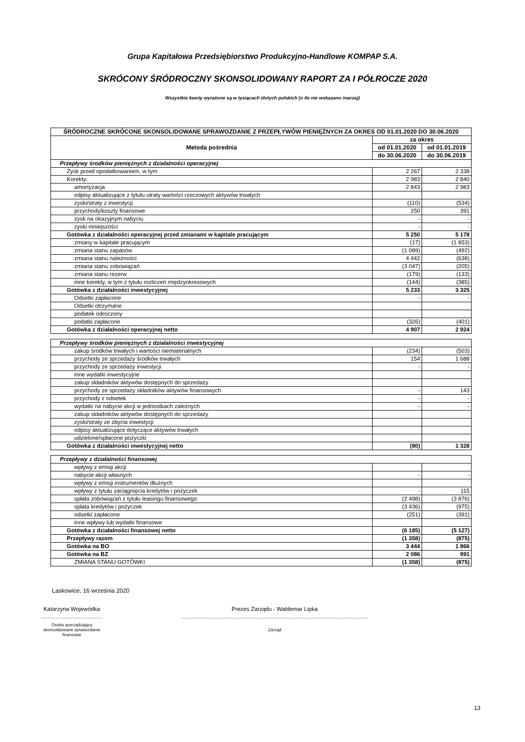Grupa Kapitałowa Przedsiębiorstwo Produkcyjno-Handlowe KOMPAP S.A.
SKRÓCONY ŚRÓDROCZNY SKONSOLIDOWANY RAPORT ZA I PÓŁROCZE 2020
Wszystkie kwoty wyrażone są w tysiącach złotych polskich (o ile nie wskazano inaczej)
| ŚRÓDROCZNE SKRÓCONE SKONSOLIDOWANE SPRAWOZDANIE Z PRZEPŁYWÓW PIENIĘŻNYCH ZA OKRES OD 01.01.2020 DO 30.06.2020 | | |
| --- | --- | --- |
| Metoda pośrednia | za okres | |
| | od 01.01.2020 | od 01.01.2019 |
| | do 30.06.2020 | do 30.06.2019 |
| Przepływy środków pieniężnych z działalności operacyjnej | | |
| Zysk przed opodatkowaniem, w tym | 2 267 | 2 338 |
| Korekty: | 2 983 | 2 840 |
| amortyzacja | 2 843 | 2 983 |
| odpisy aktualizujące z tytułu utraty wartości rzeczowych aktywów trwałych | | |
| zyski/straty z inwestycji | (110) | (534) |
| przychody/koszty finansowe | 250 | 391 |
| zysk na okazyjnym nabyciu | - | - |
| zyski mniejszości | - | - |
| Gotówka z działalności operacyjnej przed zmianami w kapitale pracującym | 5 250 | 5 178 |
| zmiany w kapitale pracującym | (17) | (1 853) |
| zmiana stanu zapasów | (1 089) | (492) |
| zmiana stanu należności | 4 442 | (638) |
| zmiana stanu zobowiązań | (3 047) | (205) |
| zmiana stanu rezerw | (179) | (133) |
| inne korekty, w tym z tytułu rozliczeń międzyokresowych | (144) | (385) |
| Gotówka z działalności inwestycyjnej | 5 233 | 3 325 |
| Odsetki zapłacone | - | - |
| Odsetki otrzymane | | |
| podatek odroczony | | |
| podatki zapłacone | (326) | (401) |
| Gotówka z działalności operacyjnej netto | 4 907 | 2 924 |
| Przepływy środków pieniężnych z działalności inwestycyjnej | | |
| zakup środków trwałych i wartości niematerialnych | (234) | (503) |
| przychody ze sprzedaży środków trwałych | 154 | 1 688 |
| przychody ze sprzedaży inwestycji | - | - |
| inne wydatki inwestycyjne | | |
| zakup składników aktywów dostępnych do sprzedaży | | |
| przychody ze sprzedaży składników aktywów finansowych | - | 143 |
| przychody z odsetek | - | - |
| wydatki na nabycie akcji w jednostkach zależnych | - | - |
| zakup składników aktywów dostępnych do sprzedaży | | |
| zyski/straty ze zbycia inwestycji | | |
| odpisy aktualizujące dotyczące aktywów trwałych | | |
| udzielone/spłacone pożyczki | | |
| Gotówka z działalności inwestycyjnej netto | (80) | 1 328 |
| Przepływy z działalności finansowej | | |
| wpływy z emisji akcji | | |
| nabycie akcji własnych | - | - |
| wpływy z emisji instrumentów dłużnych | | |
| wpływy z tytułu zaciągnięcia kredytów i pożyczek | - | 115 |
| spłata zobowiązań z tytułu leasingu finansowego | (2 498) | (3 876) |
| spłata kredytów i pożyczek | (3 436) | (975) |
| odsetki zapłacone | (251) | (391) |
| inne wpływy lub wydatki finansowe | | |
| Gotówka z działalności finansowej netto | (6 185) | (5 127) |
| Przepływy razem | (1 358) | (875) |
| Gotówka na BO | 3 444 | 1 866 |
| Gotówka na BZ | 2 086 | 991 |
| ZMIANA STANU GOTÓWKI | (1 358) | (875) |
Laskowice, 16 września 2020
Katarzyna Wojewódka
.............................................
Osoba sporządzająca
skonsolidowane sprawozdanie
finansowe
Prezes Zarządu - Waldemar Lipka
........................................................................................................................................
Zarząd
13